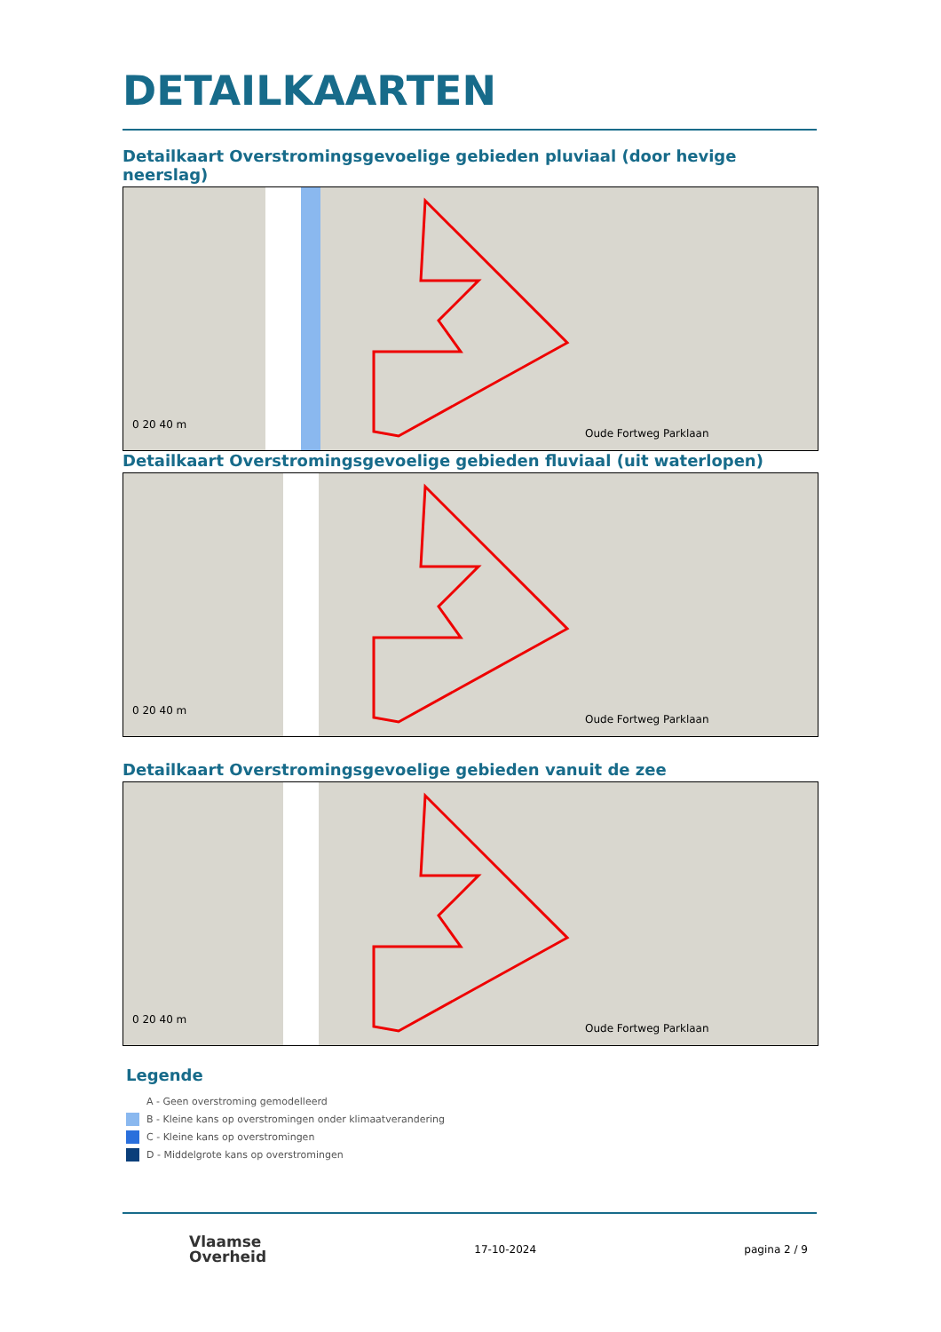DETAILKAARTEN
Detailkaart Overstromingsgevoelige gebieden pluviaal (door hevige neerslag)
0 20 40 m
Oude Fortweg Parklaan
Detailkaart Overstromingsgevoelige gebieden fluviaal (uit waterlopen)
0 20 40 m
Oude Fortweg Parklaan
Detailkaart Overstromingsgevoelige gebieden vanuit de zee
0 20 40 m
Oude Fortweg Parklaan
Legende
A - Geen overstroming gemodelleerd
B - Kleine kans op overstromingen onder klimaatverandering
C - Kleine kans op overstromingen
D - Middelgrote kans op overstromingen
Vlaamse
Overheid
17-10-2024 pagina 2 / 9